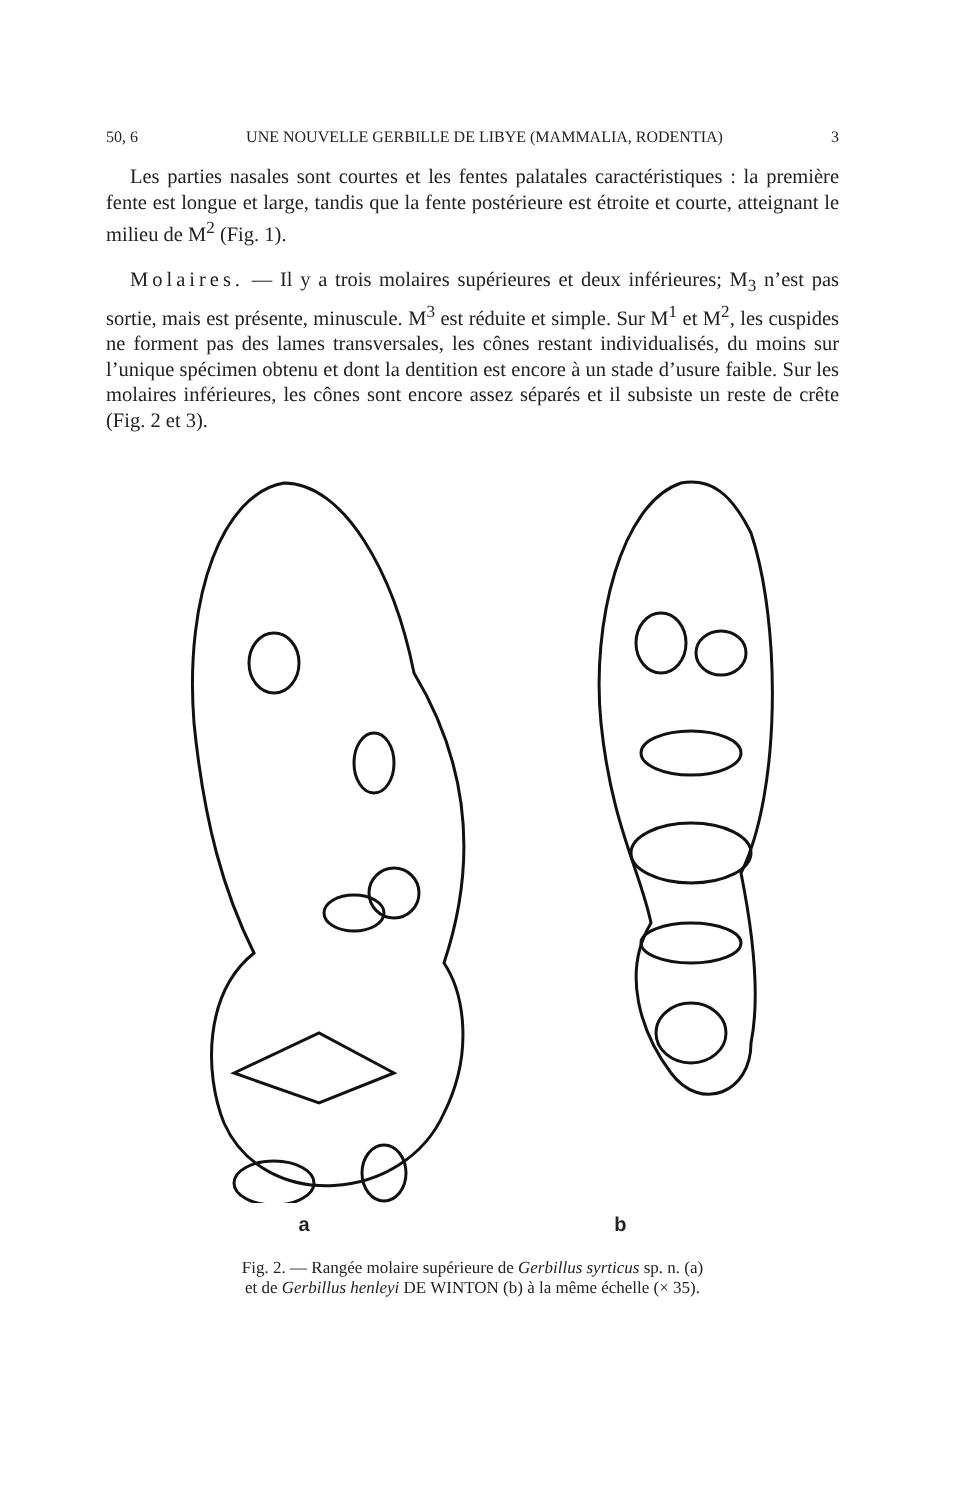50, 6 UNE NOUVELLE GERBILLE DE LIBYE (MAMMALIA, RODENTIA) 3
Les parties nasales sont courtes et les fentes palatales caractéristiques : la première fente est longue et large, tandis que la fente postérieure est étroite et courte, atteignant le milieu de M<sup>2</sup> (Fig. 1).
Molaires. — Il y a trois molaires supérieures et deux inférieures; M<sub>3</sub> n’est pas sortie, mais est présente, minuscule. M<sup>3</sup> est réduite et simple. Sur M<sup>1</sup> et M<sup>2</sup>, les cuspides ne forment pas des lames transversales, les cônes restant individualisés, du moins sur l’unique spécimen obtenu et dont la dentition est encore à un stade d’usure faible. Sur les molaires inférieures, les cônes sont encore assez séparés et il subsiste un reste de crête (Fig. 2 et 3).
a b
Fig. 2. — Rangée molaire supérieure de Gerbillus syrticus sp. n. (a)
et de Gerbillus henleyi DE WINTON (b) à la même échelle (× 35).